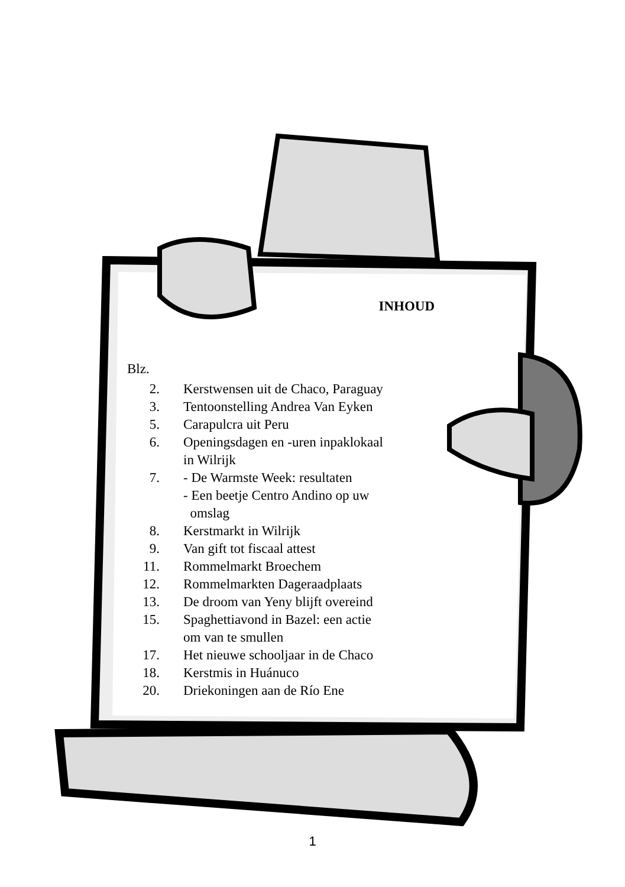INHOUD
Blz.
| 2. | Kerstwensen uit de Chaco, Paraguay |
| 3. | Tentoonstelling Andrea Van Eyken |
| 5. | Carapulcra uit Peru |
| 6. | Openingsdagen en -uren inpaklokaal in Wilrijk |
| 7. | - De Warmste Week: resultaten - Een beetje Centro Andino op uw omslag |
| 8. | Kerstmarkt in Wilrijk |
| 9. | Van gift tot fiscaal attest |
| 11. | Rommelmarkt Broechem |
| 12. | Rommelmarkten Dageraadplaats |
| 13. | De droom van Yeny blijft overeind |
| 15. | Spaghettiavond in Bazel: een actie om van te smullen |
| 17. | Het nieuwe schooljaar in de Chaco |
| 18. | Kerstmis in Huánuco |
| 20. | Driekoningen aan de Río Ene |
1